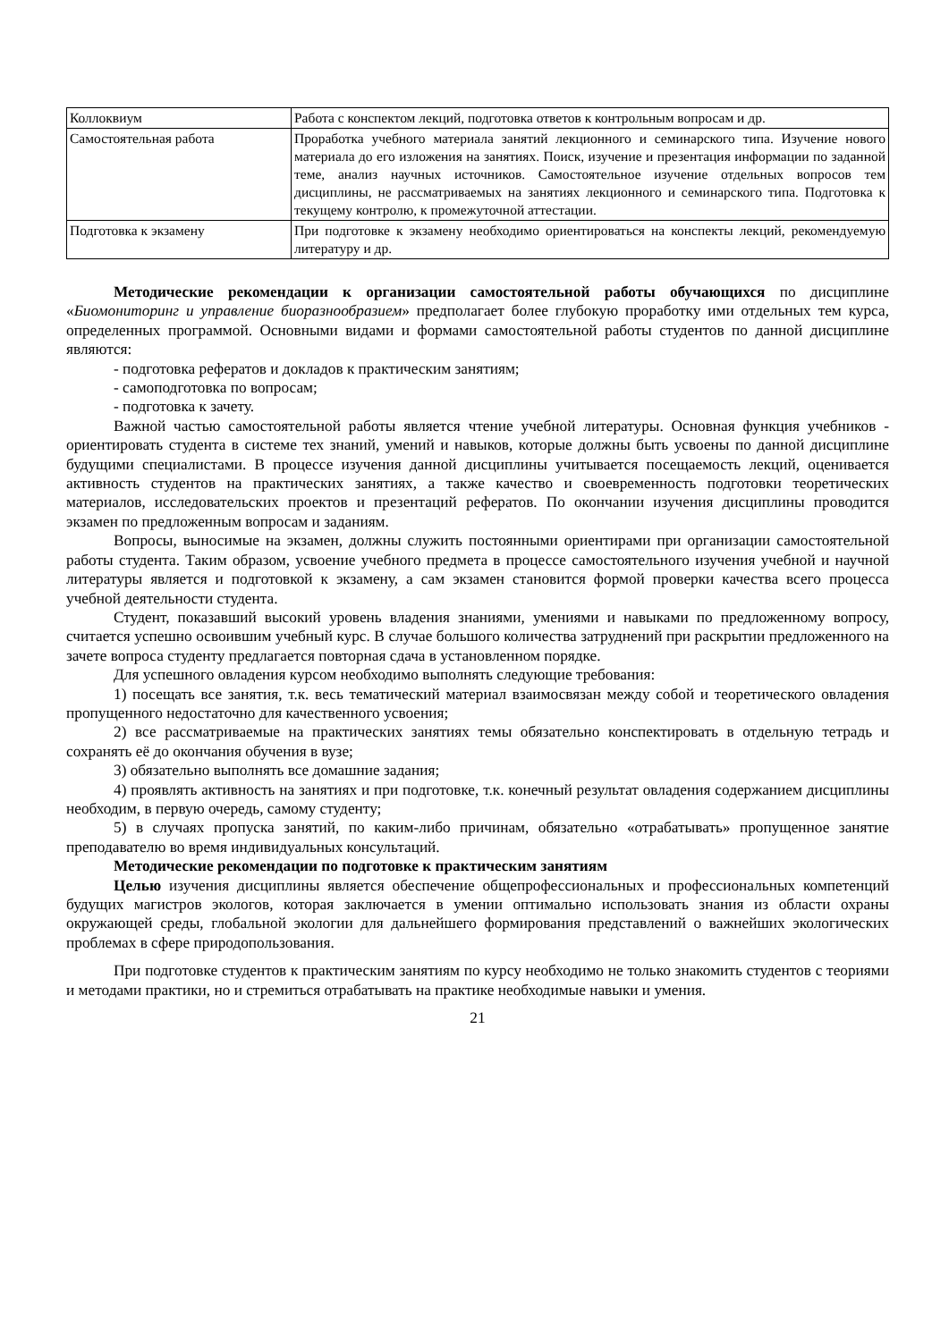| Коллоквиум | Работа с конспектом лекций, подготовка ответов к контрольным вопросам и др. |
| Самостоятельная работа | Проработка учебного материала занятий лекционного и семинарского типа. Изучение нового материала до его изложения на занятиях. Поиск, изучение и презентация информации по заданной теме, анализ научных источников. Самостоятельное изучение отдельных вопросов тем дисциплины, не рассматриваемых на занятиях лекционного и семинарского типа. Подготовка к текущему контролю, к промежуточной аттестации. |
| Подготовка к экзамену | При подготовке к экзамену необходимо ориентироваться на конспекты лекций, рекомендуемую литературу и др. |
Методические рекомендации к организации самостоятельной работы обучающихся по дисциплине «Биомониторинг и управление биоразнообразием» предполагает более глубокую проработку ими отдельных тем курса, определенных программой. Основными видами и формами самостоятельной работы студентов по данной дисциплине являются:
- подготовка рефератов и докладов к практическим занятиям;
- самоподготовка по вопросам;
- подготовка к зачету.
Важной частью самостоятельной работы является чтение учебной литературы. Основная функция учебников - ориентировать студента в системе тех знаний, умений и навыков, которые должны быть усвоены по данной дисциплине будущими специалистами. В процессе изучения данной дисциплины учитывается посещаемость лекций, оценивается активность студентов на практических занятиях, а также качество и своевременность подготовки теоретических материалов, исследовательских проектов и презентаций рефератов. По окончании изучения дисциплины проводится экзамен по предложенным вопросам и заданиям.
Вопросы, выносимые на экзамен, должны служить постоянными ориентирами при организации самостоятельной работы студента. Таким образом, усвоение учебного предмета в процессе самостоятельного изучения учебной и научной литературы является и подготовкой к экзамену, а сам экзамен становится формой проверки качества всего процесса учебной деятельности студента.
Студент, показавший высокий уровень владения знаниями, умениями и навыками по предложенному вопросу, считается успешно освоившим учебный курс. В случае большого количества затруднений при раскрытии предложенного на зачете вопроса студенту предлагается повторная сдача в установленном порядке.
Для успешного овладения курсом необходимо выполнять следующие требования:
1) посещать все занятия, т.к. весь тематический материал взаимосвязан между собой и теоретического овладения пропущенного недостаточно для качественного усвоения;
2) все рассматриваемые на практических занятиях темы обязательно конспектировать в отдельную тетрадь и сохранять её до окончания обучения в вузе;
3) обязательно выполнять все домашние задания;
4) проявлять активность на занятиях и при подготовке, т.к. конечный результат овладения содержанием дисциплины необходим, в первую очередь, самому студенту;
5) в случаях пропуска занятий, по каким-либо причинам, обязательно «отрабатывать» пропущенное занятие преподавателю во время индивидуальных консультаций.
Методические рекомендации по подготовке к практическим занятиям
Целью изучения дисциплины является обеспечение общепрофессиональных и профессиональных компетенций будущих магистров экологов, которая заключается в умении оптимально использовать знания из области охраны окружающей среды, глобальной экологии для дальнейшего формирования представлений о важнейших экологических проблемах в сфере природопользования.
При подготовке студентов к практическим занятиям по курсу необходимо не только знакомить студентов с теориями и методами практики, но и стремиться отрабатывать на практике необходимые навыки и умения.
21